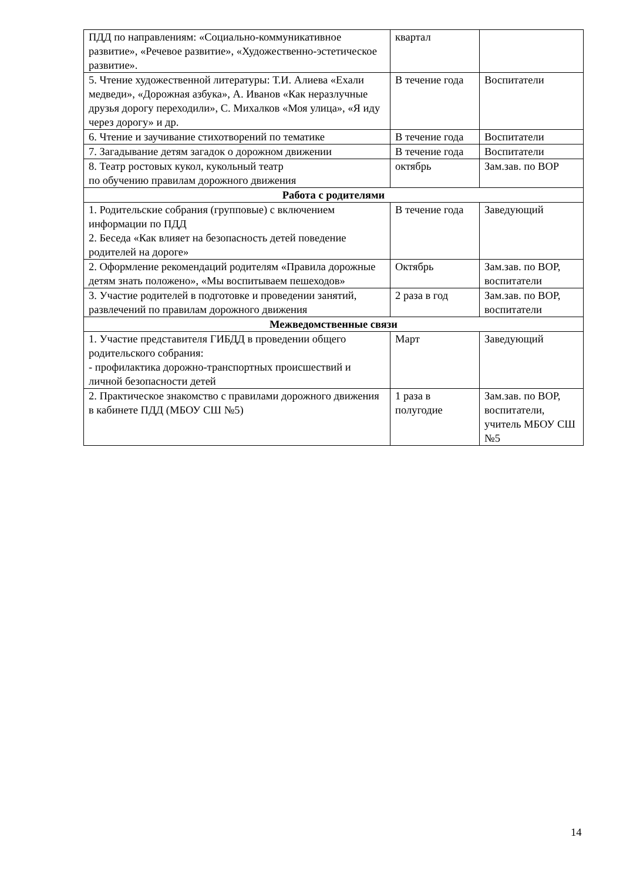| ПДД по направлениям: «Социально-коммуникативное развитие», «Речевое развитие», «Художественно-эстетическое развитие». | квартал | |
| 5. Чтение художественной литературы: Т.И. Алиева «Ехали медведи», «Дорожная азбука», А. Иванов «Как неразлучные друзья дорогу переходили», С. Михалков «Моя улица», «Я иду через дорогу» и др. | В течение года | Воспитатели |
| 6. Чтение и заучивание стихотворений по тематике | В течение года | Воспитатели |
| 7. Загадывание детям загадок о дорожном движении | В течение года | Воспитатели |
| 8. Театр ростовых кукол, кукольный театр по обучению правилам дорожного движения | октябрь | Зам.зав. по ВОР |
| Работа с родителями | | |
| 1. Родительские собрания (групповые) с включением информации по ПДД 2. Беседа «Как влияет на безопасность детей поведение родителей на дороге» | В течение года | Заведующий |
| 2. Оформление рекомендаций родителям «Правила дорожные детям знать положено», «Мы воспитываем пешеходов» | Октябрь | Зам.зав. по ВОР, воспитатели |
| 3. Участие родителей в подготовке и проведении занятий, развлечений по правилам дорожного движения | 2 раза в год | Зам.зав. по ВОР, воспитатели |
| Межведомственные связи | | |
| 1. Участие представителя ГИБДД в проведении общего родительского собрания: - профилактика дорожно-транспортных происшествий и личной безопасности детей | Март | Заведующий |
| 2. Практическое знакомство с правилами дорожного движения в кабинете ПДД (МБОУ СШ №5) | 1 раза в полугодие | Зам.зав. по ВОР, воспитатели, учитель МБОУ СШ №5 |
14